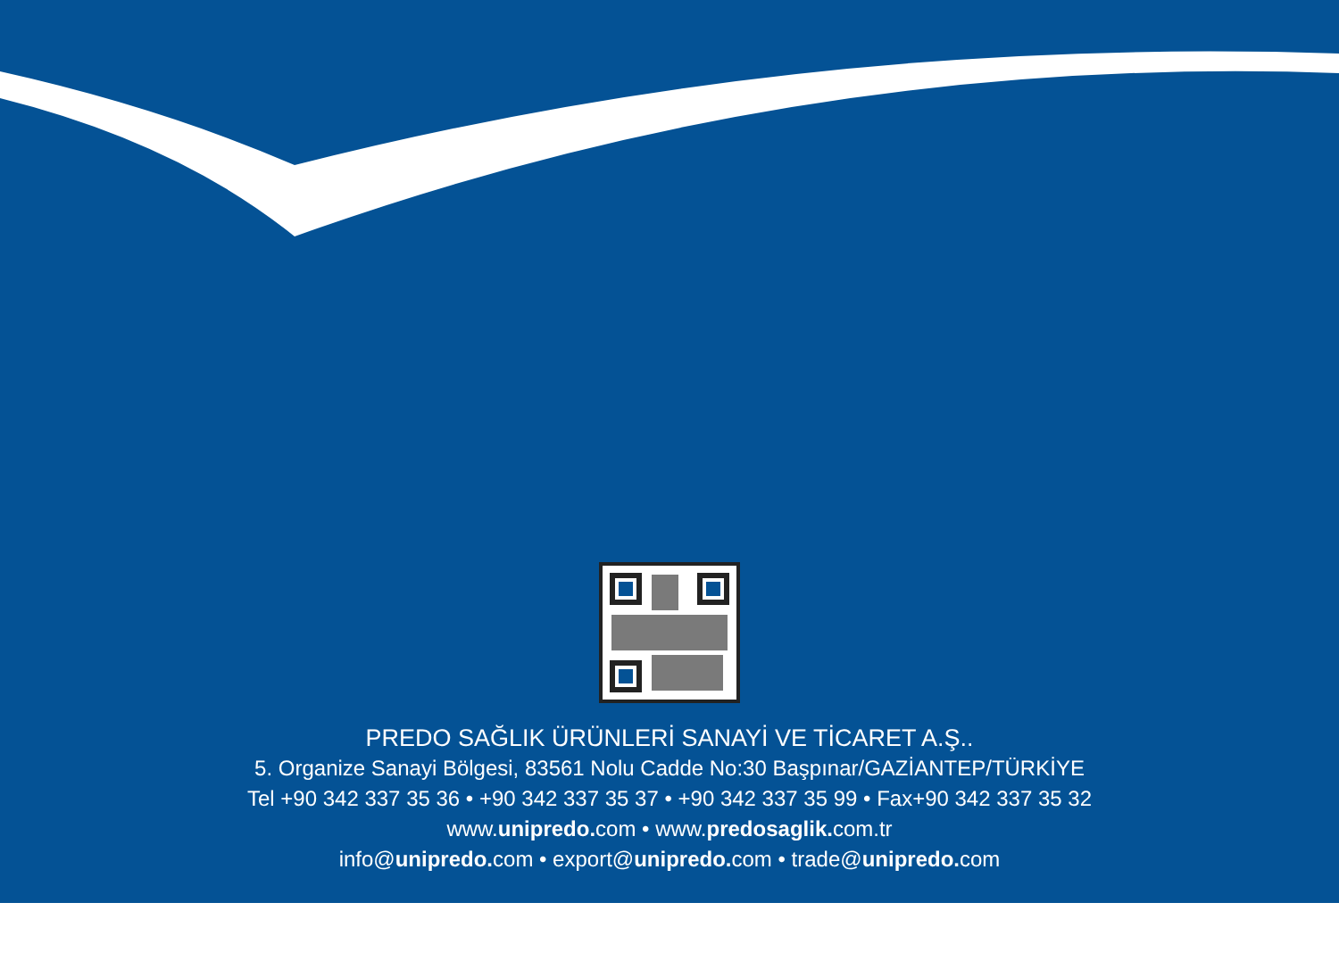PREDO SAĞLIK ÜRÜNLERİ SANAYİ VE TİCARET A.Ş..
5. Organize Sanayi Bölgesi, 83561 Nolu Cadde No:30 Başpınar/GAZİANTEP/TÜRKİYE
Tel +90 342 337 35 36 • +90 342 337 35 37 • +90 342 337 35 99 • Fax+90 342 337 35 32
www.unipredo. com • www.predosaglik. com.tr
info@unipredo. com • export@unipredo. com • trade@unipredo. com